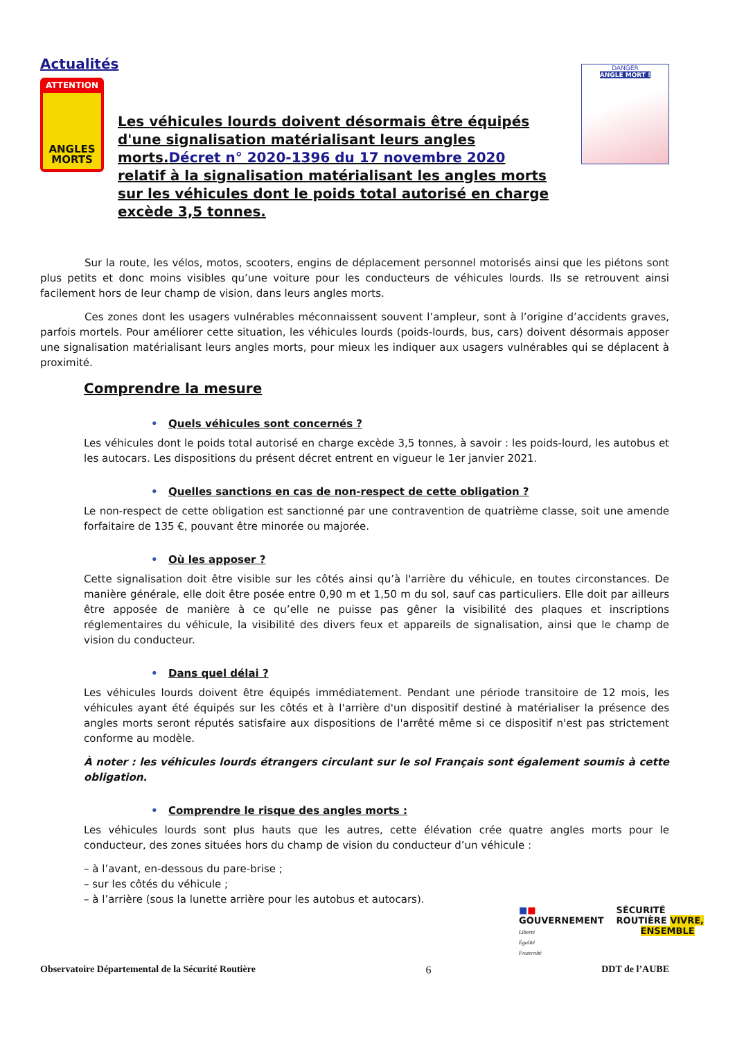Actualités
ATTENTION
ANGLES
MORTS
Les véhicules lourds doivent désormais être équipés d'une signalisation matérialisant leurs angles morts.Décret n° 2020-1396 du 17 novembre 2020 relatif à la signalisation matérialisant les angles morts sur les véhicules dont le poids total autorisé en charge excède 3,5 tonnes.
DANGER
ANGLE MORT !
Sur la route, les vélos, motos, scooters, engins de déplacement personnel motorisés ainsi que les piétons sont plus petits et donc moins visibles qu’une voiture pour les conducteurs de véhicules lourds. Ils se retrouvent ainsi facilement hors de leur champ de vision, dans leurs angles morts.
Ces zones dont les usagers vulnérables méconnaissent souvent l’ampleur, sont à l’origine d’accidents graves, parfois mortels. Pour améliorer cette situation, les véhicules lourds (poids-lourds, bus, cars) doivent désormais apposer une signalisation matérialisant leurs angles morts, pour mieux les indiquer aux usagers vulnérables qui se déplacent à proximité.
Comprendre la mesure
• Quels véhicules sont concernés ?
Les véhicules dont le poids total autorisé en charge excède 3,5 tonnes, à savoir : les poids-lourd, les autobus et les autocars. Les dispositions du présent décret entrent en vigueur le 1er janvier 2021.
• Quelles sanctions en cas de non-respect de cette obligation ?
Le non-respect de cette obligation est sanctionné par une contravention de quatrième classe, soit une amende forfaitaire de 135 €, pouvant être minorée ou majorée.
• Où les apposer ?
Cette signalisation doit être visible sur les côtés ainsi qu’à l'arrière du véhicule, en toutes circonstances. De manière générale, elle doit être posée entre 0,90 m et 1,50 m du sol, sauf cas particuliers. Elle doit par ailleurs être apposée de manière à ce qu’elle ne puisse pas gêner la visibilité des plaques et inscriptions réglementaires du véhicule, la visibilité des divers feux et appareils de signalisation, ainsi que le champ de vision du conducteur.
• Dans quel délai ?
Les véhicules lourds doivent être équipés immédiatement. Pendant une période transitoire de 12 mois, les véhicules ayant été équipés sur les côtés et à l'arrière d'un dispositif destiné à matérialiser la présence des angles morts seront réputés satisfaire aux dispositions de l'arrêté même si ce dispositif n'est pas strictement conforme au modèle.
À noter : les véhicules lourds étrangers circulant sur le sol Français sont également soumis à cette obligation.
• Comprendre le risque des angles morts :
Les véhicules lourds sont plus hauts que les autres, cette élévation crée quatre angles morts pour le conducteur, des zones situées hors du champ de vision du conducteur d’un véhicule :
– à l’avant, en-dessous du pare-brise ;
– sur les côtés du véhicule ;
– à l’arrière (sous la lunette arrière pour les autobus et autocars).
■■
GOUVERNEMENT
Liberté
Égalité
Fraternité
SÉCURITÉ
ROUTIÈRE VIVRE,
ENSEMBLE
Observatoire Départemental de la Sécurité Routière 6 DDT de l’AUBE